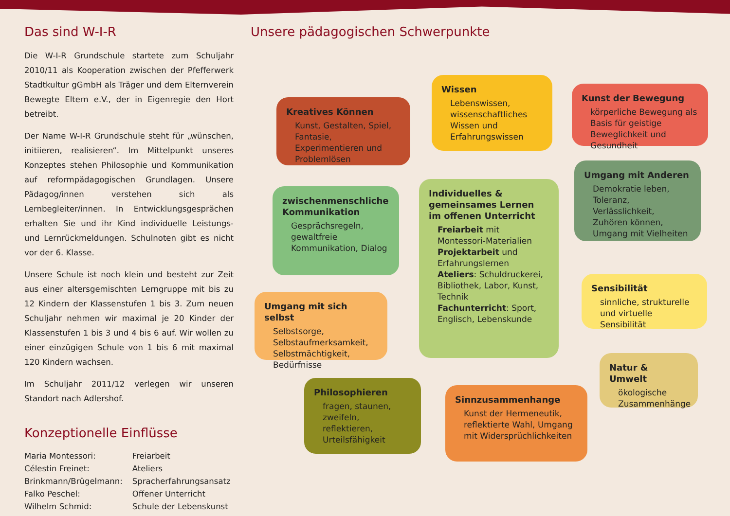Das sind W-I-R
Die W-I-R Grundschule startete zum Schuljahr 2010/11 als Kooperation zwischen der Pfefferwerk Stadtkultur gGmbH als Träger und dem Elternverein Bewegte Eltern e.V., der in Eigenregie den Hort betreibt.
Der Name W-I-R Grundschule steht für „wünschen, initiieren, realisieren“. Im Mittelpunkt unseres Konzeptes stehen Philosophie und Kommunikation auf reformpädagogischen Grundlagen. Unsere Pädagog/innen verstehen sich als Lernbegleiter/innen. In Entwicklungsgesprächen erhalten Sie und ihr Kind individuelle Leistungs- und Lernrückmeldungen. Schulnoten gibt es nicht vor der 6. Klasse.
Unsere Schule ist noch klein und besteht zur Zeit aus einer altersgemischten Lerngruppe mit bis zu 12 Kindern der Klassenstufen 1 bis 3. Zum neuen Schuljahr nehmen wir maximal je 20 Kinder der Klassenstufen 1 bis 3 und 4 bis 6 auf. Wir wollen zu einer einzügigen Schule von 1 bis 6 mit maximal 120 Kindern wachsen.
Im Schuljahr 2011/12 verlegen wir unseren Standort nach Adlershof.
Konzeptionelle Einflüsse
| Maria Montessori: | Freiarbeit |
| Célestin Freinet: | Ateliers |
| Brinkmann/Brügelmann: | Spracherfahrungsansatz |
| Falko Peschel: | Offener Unterricht |
| Wilhelm Schmid: | Schule der Lebenskunst |
Unsere pädagogischen Schwerpunkte
Kreatives Können
Kunst, Gestalten, Spiel, Fantasie, Experimentieren und Problemlösen
Wissen
Lebenswissen, wissenschaftliches Wissen und Erfahrungswissen
Kunst der Bewegung
körperliche Bewegung als Basis für geistige Beweglichkeit und Gesundheit
zwischenmenschliche Kommunikation
Gesprächsregeln, gewaltfreie Kommunikation, Dialog
Individuelles & gemeinsames Lernen im offenen Unterricht
Freiarbeit mit Montessori-Materialien
Projektarbeit und Erfahrungslernen
Ateliers: Schuldruckerei, Bibliothek, Labor, Kunst, Technik
Fachunterricht: Sport, Englisch, Lebenskunde
Umgang mit Anderen
Demokratie leben, Toleranz, Verlässlichkeit, Zuhören können, Umgang mit Vielheiten
Umgang mit sich selbst
Selbstsorge, Selbstaufmerksamkeit, Selbstmächtigkeit, Bedürfnisse
Sensibilität
sinnliche, strukturelle und virtuelle Sensibilität
Philosophieren
fragen, staunen, zweifeln, reflektieren, Urteilsfähigkeit
Sinnzusammenhange
Kunst der Hermeneutik, reflektierte Wahl, Umgang mit Widersprüchlichkeiten
Natur & Umwelt
ökologische Zusammenhänge